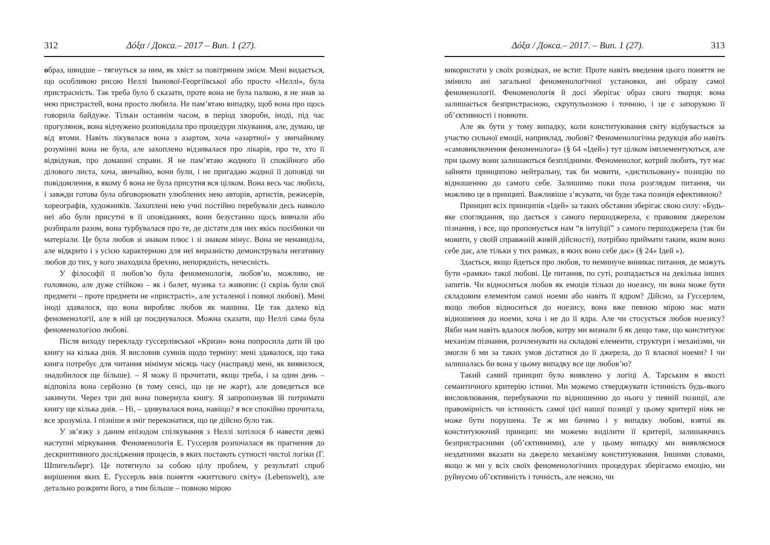312 Δόξα / Докса.– 2017 – Вип. 1 (27).
образ, швидше – тягнуться за ним, як хвіст за повітряним змієм. Мені видається, що особливою рисою Неллі Іванової-Георгіївської або просто «Неллі», була пристрасність. Так треба було б сказати, проте вона не була палкою, я не знав за нею пристрастей, вона просто любила. Не пам’ятаю випадку, щоб вона про щось говорила байдуже. Тільки останнім часом, в період хвороби, іноді, під час прогулянок, вона відчужено розповідала про процедури лікування, але, думаю, це від втоми. Навіть лікувалася вона з азартом, хоча «азартної» у звичайному розумінні вона не була, але захоплено відзивалася про лікарів, про те, хто її відвідував, про домашні справи. Я не пам’ятаю жодного її спокійного або ділового листа, хоча, звичайно, вони були, і не пригадаю жодної її доповіді чи повідомлення, в якому б вона не була присутня вся цілком. Вона весь час любила, і завжди готова була обговорювати улюблених нею авторів, артистів, режисерів, хореографів, художників. Захоплені нею учні постійно перебували десь навколо неї або були присутні в її оповіданнях, вони безустанно щось вивчали або розбирали разом, вона турбувалася про те, де дістати для них якісь посібники чи матеріали. Це була любов зі знаком плюс і зі знаком мінус. Вона не ненавиділа, але відкрито і з усією характерною для неї виразністю демонструвала негативну любов до тих, у кого знаходила брехню, непорядність, нечесність.
У філософії її любов’ю була феноменологія, любов’ю, можливо, не головною, але дуже стійкою – як і балет, музика та живопис (і скрізь були свої предмети – проте предмети не «пристрасті», але усталеної і повної любові). Мені іноді здавалося, що вона виробляє любов як машина. Це так далеко від феноменології, але в ній це поєднувалося. Можна сказати, що Неллі сама була феноменологією любові.
Після виходу перекладу гуссерлівської «Кризи» вона попросила дати їй цю книгу на кілька днів. Я висловив сумнів щодо терміну: мені здавалося, що така книга потребує для читання мінімум місяць часу (насправді мені, як виявилося, знадобилося ще більше). – Я можу її прочитати, якщо треба, і за один день – відповіла вона серйозно (в тому сенсі, що це не жарт), але доведеться все закинути. Через три дні вона повернула книгу. Я запропонував їй потримати книгу ще кілька днів. – Ні, – здивувалася вона, навіщо? я все спокійно прочитала, все зрозуміла. І пізніше я зміг переконатися, що це дійсно було так.
У зв’язку з даним епізодом спілкування з Неллі хотілося б навести деякі наступні міркування. Феноменологія Е. Гуссерля розпочалася як прагнення до дескриптивного дослідження процесів, в яких постають сутності чистої логіки (Г. Шпигельберг). Це потягнуло за собою цілу проблем, у результаті спроб вирішення яких Е. Гуссерль ввів поняття «життєвого світу» (Lebenswelt), але детально розкрити його, а тим більше – повною мірою
Δόξα / Докса.– 2017. – Вип. 1 (27). 313
використати у своїх розвідках, не встиг. Проте навіть введення цього поняття не змінило ані загальної феноменологічної установки, ані образу самої феноменології. Феноменологія й досі зберігає образ свого творця: вона залишається безпристрасною, скрупульозною і точною, і це є запорукою її об’єктивності і повноти.
Але як бути у тому випадку, коли конституювання світу відбувається за участю сильної емоції, наприклад, любові? Феноменологічна редукція або навіть «самовиключення феноменолога» (§ 64 «Ідей») тут цілком імплементуються, але при цьому вони залишаються безплідними. Феноменолог, котрий любить, тут має зайняти принципово нейтральну, так би мовити, «дистильовану» позицію по відношенню до самого себе. Залишимо поки поза розглядом питання, чи можливо це в принципі. Важливіше з’ясувати, чи буде така позиція ефективною?
Принцип всіх принципів «Ідей» за таких обставин зберігає свою силу: «Будь-яке споглядання, що дається з самого першоджерела, є правовим джерелом пізнання, і все, що пропонується нам “в інтуїції” з самого першоджерела (так би мовити, у своїй справжній живій дійсності), потрібно приймати таким, яким воно себе дає, але тільки у тих рамках, в яких воно себе дає» (§ 24« Ідей »).
Здається, якщо йдеться про любов, то неминуче виникає питання, де можуть бути «рамки» такої любові. Це питання, по суті, розпадається на декілька інших запитів. Чи відноситься любов як емоція тільки до ноезису, чи вона може бути складовим елементом самої ноеми або навіть її ядром? Дійсно, за Гуссерлем, якщо любов відноситься до ноезису, вона вже певною мірою має мати відношення до ноеми, хоча і не до її ядра. Але чи стосується любов ноезису? Якби нам навіть вдалося любов, котру ми визнали б як дещо таке, що конституює механізм пізнання, розчленувати на складові елементи, структури і механізми, чи змогли б ми за таких умов дістатися до її джерела, до її власної ноеми? І чи залишалась би вона у цьому випадку все ще любов’ю?
Такий самий принцип було виявлено у логіці А. Тарським в якості семантичного критерію істини. Ми можемо стверджувати істинність будь-якого висловлювання, перебуваючи по відношенню до нього у певній позиції, але правомірність чи істинність самої цієї нашої позиції у цьому критерії ніяк не може бути порушена. Те ж ми бачимо і у випадку любові, взятої як конституюючий принцип: ми можемо виділити її критерії, залишаючись безпристрасними (об’єктивними), але у цьому випадку ми виявляємося нездатними вказати на джерело механізму конституювання. Іншими словами, якщо ж ми у всіх своїх феноменологічних процедурах зберігаємо емоцію, ми руйнуємо об’єктивність і точність, але неясно, чи